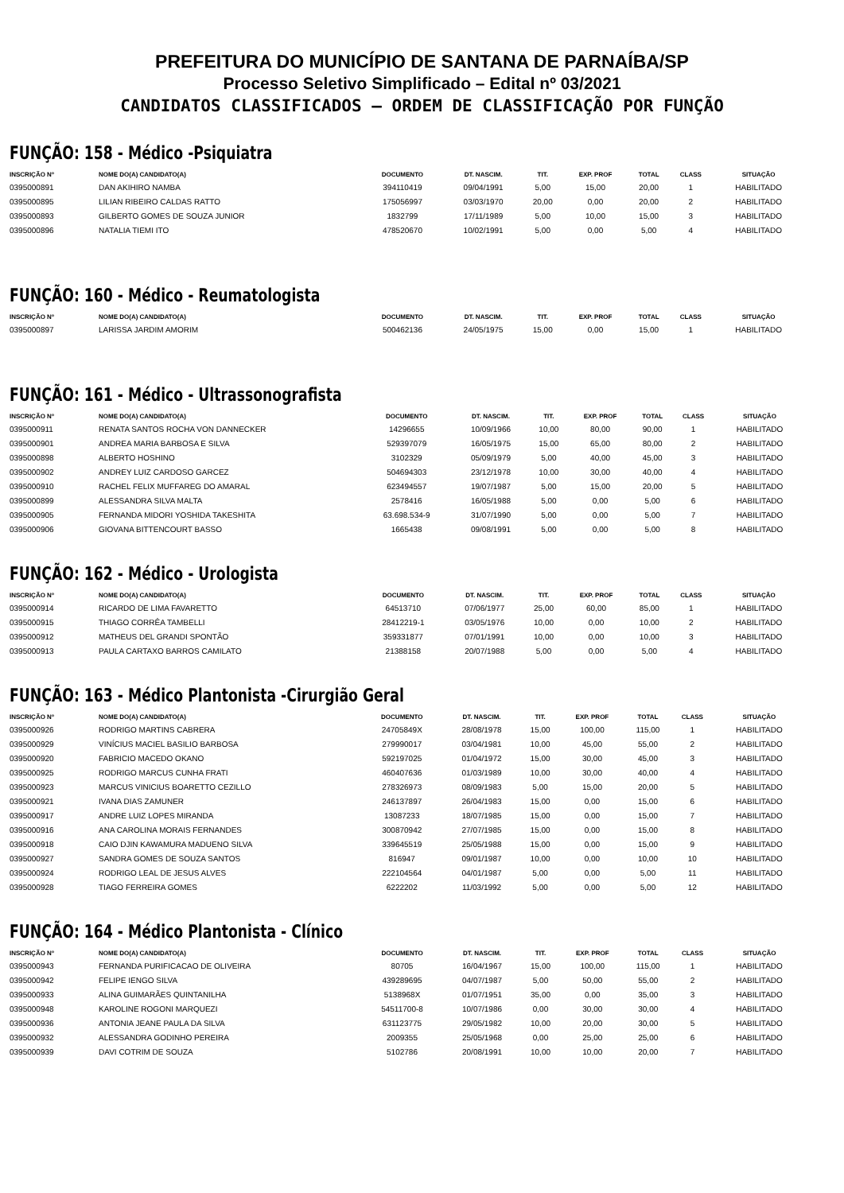PREFEITURA DO MUNICÍPIO DE SANTANA DE PARNAÍBA/SP
Processo Seletivo Simplificado – Edital nº 03/2021
CANDIDATOS CLASSIFICADOS – ORDEM DE CLASSIFICAÇÃO POR FUNÇÃO
FUNÇÃO: 158 - Médico -Psiquiatra
| INSCRIÇÃO Nº | NOME DO(A) CANDIDATO(A) | DOCUMENTO | DT. NASCIM. | TIT. | EXP. PROF | TOTAL | CLASS | SITUAÇÃO |
| --- | --- | --- | --- | --- | --- | --- | --- | --- |
| 0395000891 | DAN AKIHIRO NAMBA | 394110419 | 09/04/1991 | 5,00 | 15,00 | 20,00 | 1 | HABILITADO |
| 0395000895 | LILIAN RIBEIRO CALDAS RATTO | 175056997 | 03/03/1970 | 20,00 | 0,00 | 20,00 | 2 | HABILITADO |
| 0395000893 | GILBERTO GOMES DE SOUZA JUNIOR | 1832799 | 17/11/1989 | 5,00 | 10,00 | 15,00 | 3 | HABILITADO |
| 0395000896 | NATALIA TIEMI ITO | 478520670 | 10/02/1991 | 5,00 | 0,00 | 5,00 | 4 | HABILITADO |
FUNÇÃO: 160 - Médico - Reumatologista
| INSCRIÇÃO Nº | NOME DO(A) CANDIDATO(A) | DOCUMENTO | DT. NASCIM. | TIT. | EXP. PROF | TOTAL | CLASS | SITUAÇÃO |
| --- | --- | --- | --- | --- | --- | --- | --- | --- |
| 0395000897 | LARISSA JARDIM AMORIM | 500462136 | 24/05/1975 | 15,00 | 0,00 | 15,00 | 1 | HABILITADO |
FUNÇÃO: 161 - Médico - Ultrassonografista
| INSCRIÇÃO Nº | NOME DO(A) CANDIDATO(A) | DOCUMENTO | DT. NASCIM. | TIT. | EXP. PROF | TOTAL | CLASS | SITUAÇÃO |
| --- | --- | --- | --- | --- | --- | --- | --- | --- |
| 0395000911 | RENATA SANTOS ROCHA VON DANNECKER | 14296655 | 10/09/1966 | 10,00 | 80,00 | 90,00 | 1 | HABILITADO |
| 0395000901 | ANDREA MARIA BARBOSA E SILVA | 529397079 | 16/05/1975 | 15,00 | 65,00 | 80,00 | 2 | HABILITADO |
| 0395000898 | ALBERTO HOSHINO | 3102329 | 05/09/1979 | 5,00 | 40,00 | 45,00 | 3 | HABILITADO |
| 0395000902 | ANDREY LUIZ CARDOSO GARCEZ | 504694303 | 23/12/1978 | 10,00 | 30,00 | 40,00 | 4 | HABILITADO |
| 0395000910 | RACHEL FELIX MUFFAREG DO AMARAL | 623494557 | 19/07/1987 | 5,00 | 15,00 | 20,00 | 5 | HABILITADO |
| 0395000899 | ALESSANDRA SILVA MALTA | 2578416 | 16/05/1988 | 5,00 | 0,00 | 5,00 | 6 | HABILITADO |
| 0395000905 | FERNANDA MIDORI YOSHIDA TAKESHITA | 63.698.534-9 | 31/07/1990 | 5,00 | 0,00 | 5,00 | 7 | HABILITADO |
| 0395000906 | GIOVANA BITTENCOURT BASSO | 1665438 | 09/08/1991 | 5,00 | 0,00 | 5,00 | 8 | HABILITADO |
FUNÇÃO: 162 - Médico - Urologista
| INSCRIÇÃO Nº | NOME DO(A) CANDIDATO(A) | DOCUMENTO | DT. NASCIM. | TIT. | EXP. PROF | TOTAL | CLASS | SITUAÇÃO |
| --- | --- | --- | --- | --- | --- | --- | --- | --- |
| 0395000914 | RICARDO DE LIMA FAVARETTO | 64513710 | 07/06/1977 | 25,00 | 60,00 | 85,00 | 1 | HABILITADO |
| 0395000915 | THIAGO CORRÊA TAMBELLI | 28412219-1 | 03/05/1976 | 10,00 | 0,00 | 10,00 | 2 | HABILITADO |
| 0395000912 | MATHEUS DEL GRANDI SPONTÃO | 359331877 | 07/01/1991 | 10,00 | 0,00 | 10,00 | 3 | HABILITADO |
| 0395000913 | PAULA CARTAXO BARROS CAMILATO | 21388158 | 20/07/1988 | 5,00 | 0,00 | 5,00 | 4 | HABILITADO |
FUNÇÃO: 163 - Médico Plantonista -Cirurgião Geral
| INSCRIÇÃO Nº | NOME DO(A) CANDIDATO(A) | DOCUMENTO | DT. NASCIM. | TIT. | EXP. PROF | TOTAL | CLASS | SITUAÇÃO |
| --- | --- | --- | --- | --- | --- | --- | --- | --- |
| 0395000926 | RODRIGO MARTINS CABRERA | 24705849X | 28/08/1978 | 15,00 | 100,00 | 115,00 | 1 | HABILITADO |
| 0395000929 | VINÍCIUS MACIEL BASILIO BARBOSA | 279990017 | 03/04/1981 | 10,00 | 45,00 | 55,00 | 2 | HABILITADO |
| 0395000920 | FABRICIO MACEDO OKANO | 592197025 | 01/04/1972 | 15,00 | 30,00 | 45,00 | 3 | HABILITADO |
| 0395000925 | RODRIGO MARCUS CUNHA FRATI | 460407636 | 01/03/1989 | 10,00 | 30,00 | 40,00 | 4 | HABILITADO |
| 0395000923 | MARCUS VINICIUS BOARETTO CEZILLO | 278326973 | 08/09/1983 | 5,00 | 15,00 | 20,00 | 5 | HABILITADO |
| 0395000921 | IVANA DIAS ZAMUNER | 246137897 | 26/04/1983 | 15,00 | 0,00 | 15,00 | 6 | HABILITADO |
| 0395000917 | ANDRE LUIZ LOPES MIRANDA | 13087233 | 18/07/1985 | 15,00 | 0,00 | 15,00 | 7 | HABILITADO |
| 0395000916 | ANA CAROLINA MORAIS FERNANDES | 300870942 | 27/07/1985 | 15,00 | 0,00 | 15,00 | 8 | HABILITADO |
| 0395000918 | CAIO DJIN KAWAMURA MADUENO SILVA | 339645519 | 25/05/1988 | 15,00 | 0,00 | 15,00 | 9 | HABILITADO |
| 0395000927 | SANDRA GOMES DE SOUZA SANTOS | 816947 | 09/01/1987 | 10,00 | 0,00 | 10,00 | 10 | HABILITADO |
| 0395000924 | RODRIGO LEAL DE JESUS ALVES | 222104564 | 04/01/1987 | 5,00 | 0,00 | 5,00 | 11 | HABILITADO |
| 0395000928 | TIAGO FERREIRA GOMES | 6222202 | 11/03/1992 | 5,00 | 0,00 | 5,00 | 12 | HABILITADO |
FUNÇÃO: 164 - Médico Plantonista - Clínico
| INSCRIÇÃO Nº | NOME DO(A) CANDIDATO(A) | DOCUMENTO | DT. NASCIM. | TIT. | EXP. PROF | TOTAL | CLASS | SITUAÇÃO |
| --- | --- | --- | --- | --- | --- | --- | --- | --- |
| 0395000943 | FERNANDA PURIFICACAO DE OLIVEIRA | 80705 | 16/04/1967 | 15,00 | 100,00 | 115,00 | 1 | HABILITADO |
| 0395000942 | FELIPE IENGO SILVA | 439289695 | 04/07/1987 | 5,00 | 50,00 | 55,00 | 2 | HABILITADO |
| 0395000933 | ALINA GUIMARÃES QUINTANILHA | 5138968X | 01/07/1951 | 35,00 | 0,00 | 35,00 | 3 | HABILITADO |
| 0395000948 | KAROLINE ROGONI MARQUEZI | 54511700-8 | 10/07/1986 | 0,00 | 30,00 | 30,00 | 4 | HABILITADO |
| 0395000936 | ANTONIA JEANE PAULA DA SILVA | 631123775 | 29/05/1982 | 10,00 | 20,00 | 30,00 | 5 | HABILITADO |
| 0395000932 | ALESSANDRA GODINHO PEREIRA | 2009355 | 25/05/1968 | 0,00 | 25,00 | 25,00 | 6 | HABILITADO |
| 0395000939 | DAVI COTRIM DE SOUZA | 5102786 | 20/08/1991 | 10,00 | 10,00 | 20,00 | 7 | HABILITADO |